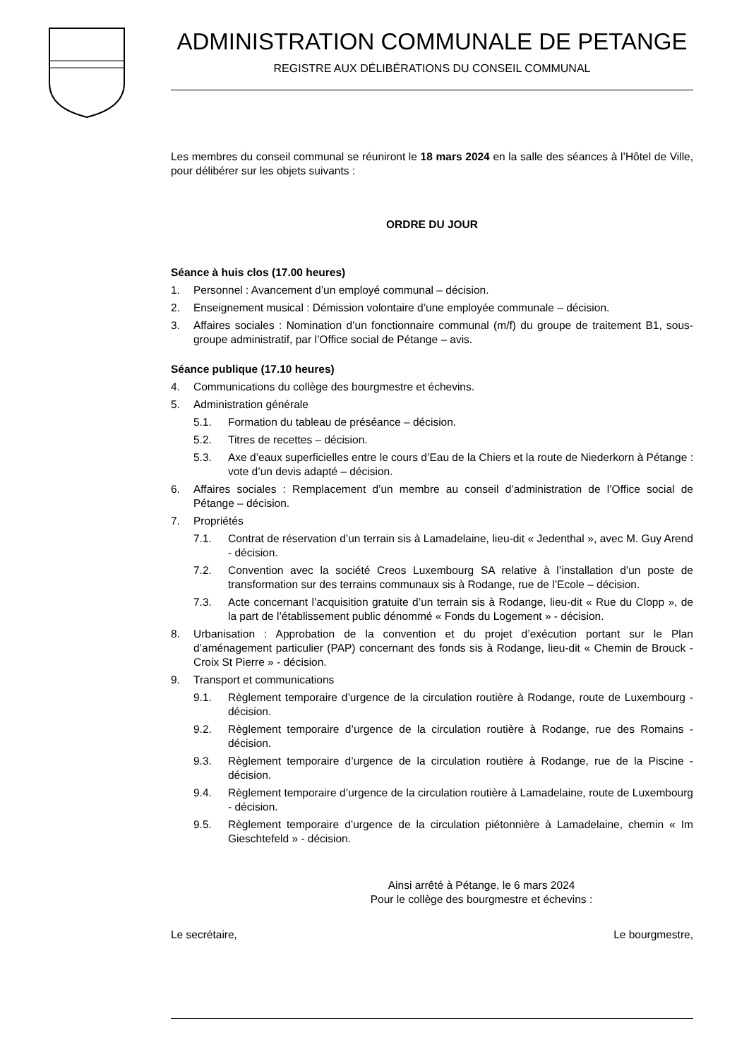ADMINISTRATION COMMUNALE DE PETANGE
REGISTRE AUX DÉLIBÉRATIONS DU CONSEIL COMMUNAL
Les membres du conseil communal se réuniront le 18 mars 2024 en la salle des séances à l’Hôtel de Ville, pour délibérer sur les objets suivants :
ORDRE DU JOUR
Séance à huis clos (17.00 heures)
1. Personnel : Avancement d’un employé communal – décision.
2. Enseignement musical : Démission volontaire d’une employée communale – décision.
3. Affaires sociales : Nomination d’un fonctionnaire communal (m/f) du groupe de traitement B1, sous-groupe administratif, par l’Office social de Pétange – avis.
Séance publique (17.10 heures)
4. Communications du collège des bourgmestre et échevins.
5. Administration générale
5.1. Formation du tableau de préséance – décision.
5.2. Titres de recettes – décision.
5.3. Axe d’eaux superficielles entre le cours d’Eau de la Chiers et la route de Niederkorn à Pétange : vote d’un devis adapté – décision.
6. Affaires sociales : Remplacement d’un membre au conseil d’administration de l’Office social de Pétange – décision.
7. Propriétés
7.1. Contrat de réservation d’un terrain sis à Lamadelaine, lieu-dit « Jedenthal », avec M. Guy Arend - décision.
7.2. Convention avec la société Creos Luxembourg SA relative à l’installation d’un poste de transformation sur des terrains communaux sis à Rodange, rue de l’Ecole – décision.
7.3. Acte concernant l’acquisition gratuite d’un terrain sis à Rodange, lieu-dit « Rue du Clopp », de la part de l’établissement public dénommé « Fonds du Logement » - décision.
8. Urbanisation : Approbation de la convention et du projet d’exécution portant sur le Plan d’aménagement particulier (PAP) concernant des fonds sis à Rodange, lieu-dit « Chemin de Brouck - Croix St Pierre » - décision.
9. Transport et communications
9.1. Règlement temporaire d’urgence de la circulation routière à Rodange, route de Luxembourg - décision.
9.2. Règlement temporaire d’urgence de la circulation routière à Rodange, rue des Romains - décision.
9.3. Règlement temporaire d’urgence de la circulation routière à Rodange, rue de la Piscine - décision.
9.4. Règlement temporaire d’urgence de la circulation routière à Lamadelaine, route de Luxembourg - décision.
9.5. Règlement temporaire d’urgence de la circulation piétonnière à Lamadelaine, chemin « Im Gieschtefeld » - décision.
Ainsi arrêté à Pétange, le 6 mars 2024
Pour le collège des bourgmestre et échevins :
Le secrétaire, Le bourgmestre,